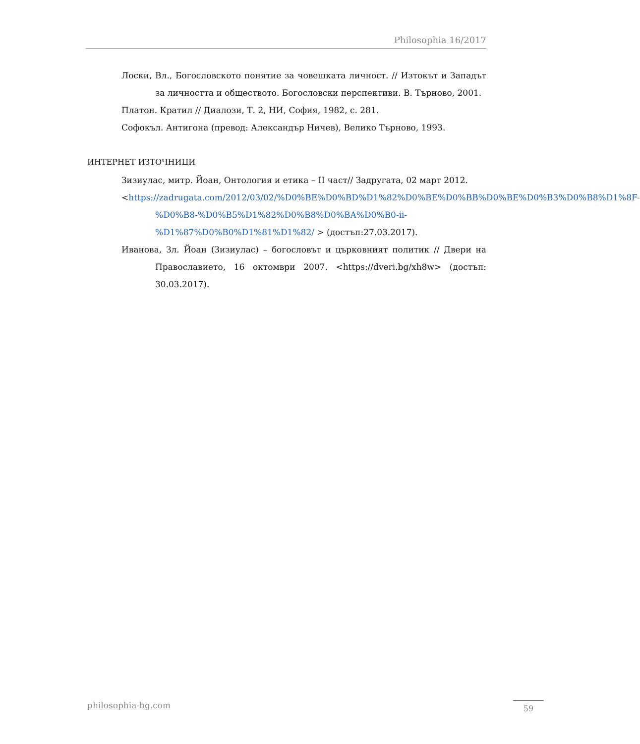Philosophia 16/2017
Лоски, Вл., Богословското понятие за човешката личност. // Изтокът и Западът за личността и обществото. Богословски перспективи. В. Търново, 2001.
Платон. Кратил // Диалози, Т. 2, НИ, София, 1982, с. 281.
Софокъл. Антигона (превод: Александър Ничев), Велико Търново, 1993.
ИНТЕРНЕТ ИЗТОЧНИЦИ
Зизиулас, митр. Йоан, Онтология и етика – II част// Задругата, 02 март 2012.
<https://zadrugata.com/2012/03/02/%D0%BE%D0%BD%D1%82%D0%BE%D0%BB%D0%BE%D0%B3%D0%B8%D1%8F-%D0%B8-%D0%B5%D1%82%D0%B8%D0%BA%D0%B0-ii-%D1%87%D0%B0%D1%81%D1%82/ > (достъп:27.03.2017).
Иванова, Зл. Йоан (Зизиулас) – богословът и църковният политик // Двери на Православието, 16 октомври 2007. <https://dveri.bg/xh8w> (достъп: 30.03.2017).
philosophia-bg.com 59